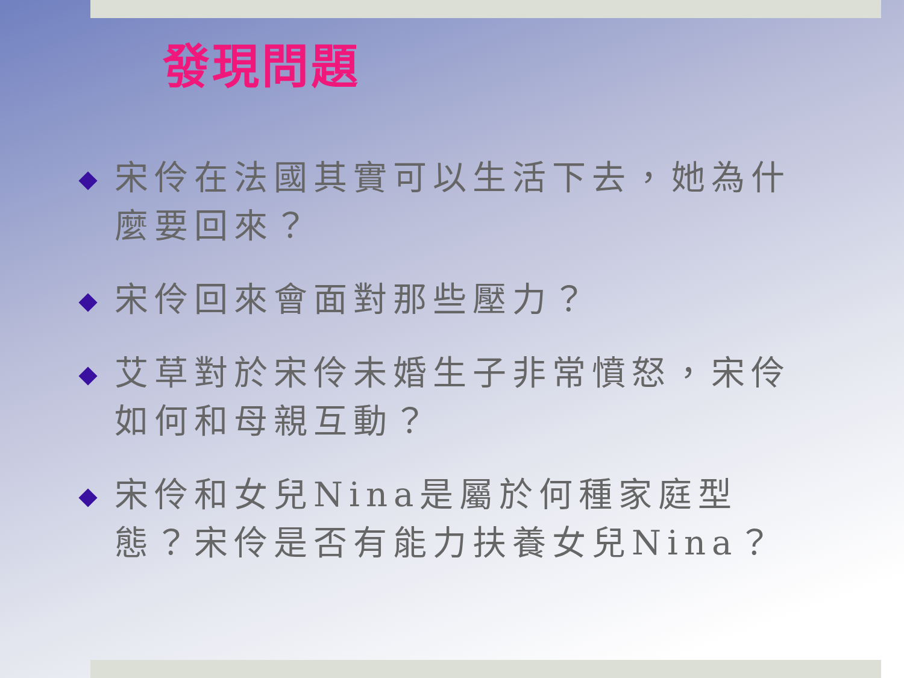發現問題
宋伶在法國其實可以生活下去，她為什麼要回來？
宋伶回來會面對那些壓力？
艾草對於宋伶未婚生子非常憤怒，宋伶如何和母親互動？
宋伶和女兒Nina是屬於何種家庭型態？宋伶是否有能力扶養女兒Nina？